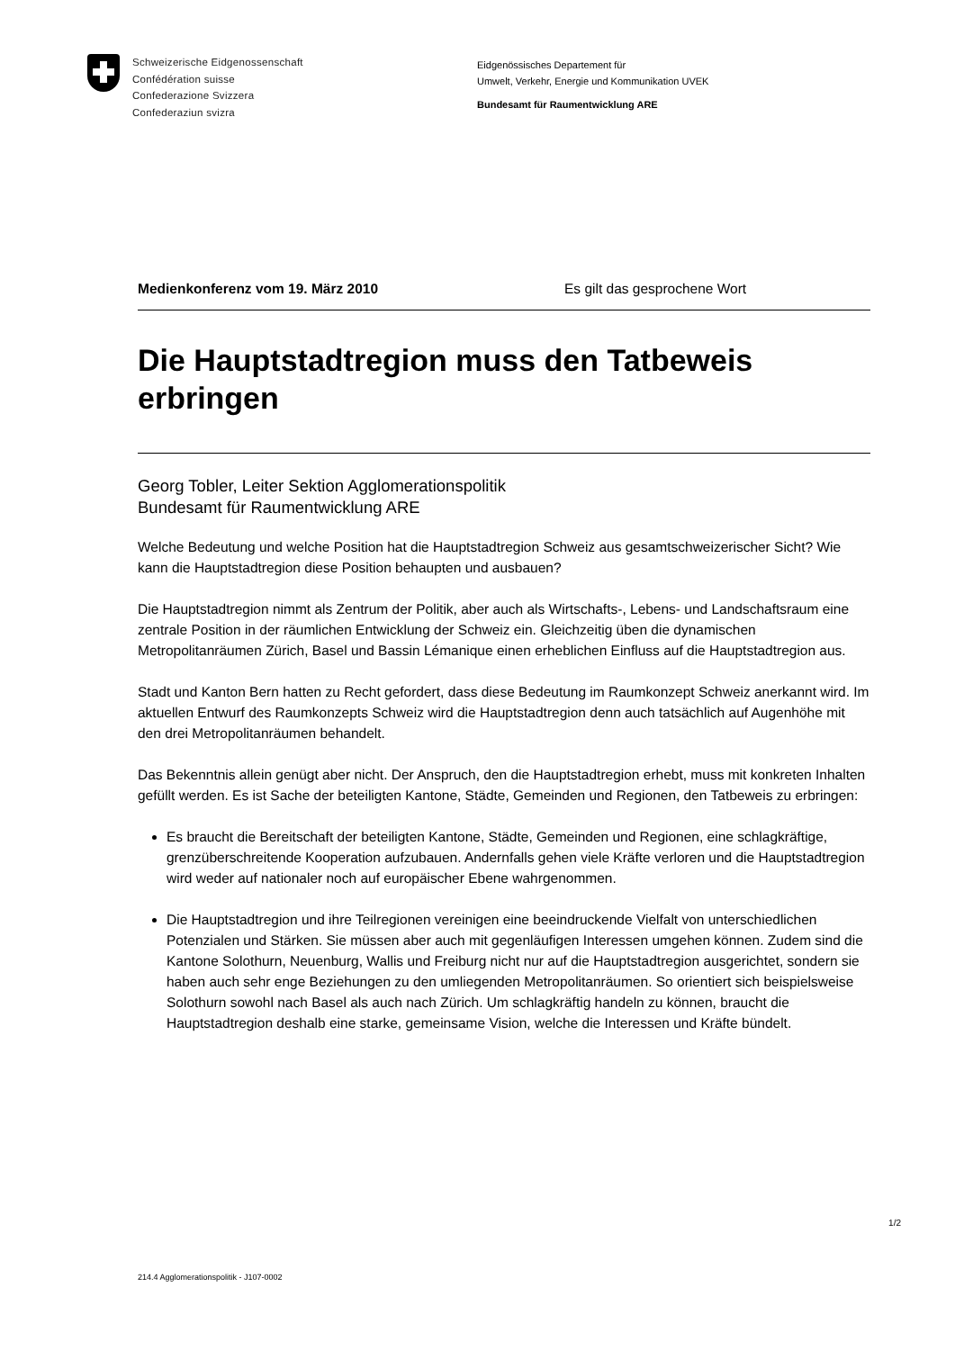Schweizerische Eidgenossenschaft
Confédération suisse
Confederazione Svizzera
Confederaziun svizra
Eidgenössisches Departement für
Umwelt, Verkehr, Energie und Kommunikation UVEK
Bundesamt für Raumentwicklung ARE
Medienkonferenz vom 19. März 2010 Es gilt das gesprochene Wort
Die Hauptstadtregion muss den Tatbeweis erbringen
Georg Tobler, Leiter Sektion Agglomerationspolitik
Bundesamt für Raumentwicklung ARE
Welche Bedeutung und welche Position hat die Hauptstadtregion Schweiz aus gesamtschweizerischer Sicht? Wie kann die Hauptstadtregion diese Position behaupten und ausbauen?
Die Hauptstadtregion nimmt als Zentrum der Politik, aber auch als Wirtschafts-, Lebens- und Landschaftsraum eine zentrale Position in der räumlichen Entwicklung der Schweiz ein. Gleichzeitig üben die dynamischen Metropolitanräumen Zürich, Basel und Bassin Lémanique einen erheblichen Einfluss auf die Hauptstadtregion aus.
Stadt und Kanton Bern hatten zu Recht gefordert, dass diese Bedeutung im Raumkonzept Schweiz anerkannt wird. Im aktuellen Entwurf des Raumkonzepts Schweiz wird die Hauptstadtregion denn auch tatsächlich auf Augenhöhe mit den drei Metropolitanräumen behandelt.
Das Bekenntnis allein genügt aber nicht. Der Anspruch, den die Hauptstadtregion erhebt, muss mit konkreten Inhalten gefüllt werden. Es ist Sache der beteiligten Kantone, Städte, Gemeinden und Regionen, den Tatbeweis zu erbringen:
Es braucht die Bereitschaft der beteiligten Kantone, Städte, Gemeinden und Regionen, eine schlagkräftige, grenzüberschreitende Kooperation aufzubauen. Andernfalls gehen viele Kräfte verloren und die Hauptstadtregion wird weder auf nationaler noch auf europäischer Ebene wahrgenommen.
Die Hauptstadtregion und ihre Teilregionen vereinigen eine beeindruckende Vielfalt von unterschiedlichen Potenzialen und Stärken. Sie müssen aber auch mit gegenläufigen Interessen umgehen können. Zudem sind die Kantone Solothurn, Neuenburg, Wallis und Freiburg nicht nur auf die Hauptstadtregion ausgerichtet, sondern sie haben auch sehr enge Beziehungen zu den umliegenden Metropolitanräumen. So orientiert sich beispielsweise Solothurn sowohl nach Basel als auch nach Zürich. Um schlagkräftig handeln zu können, braucht die Hauptstadtregion deshalb eine starke, gemeinsame Vision, welche die Interessen und Kräfte bündelt.
1/2
214.4 Agglomerationspolitik - J107-0002